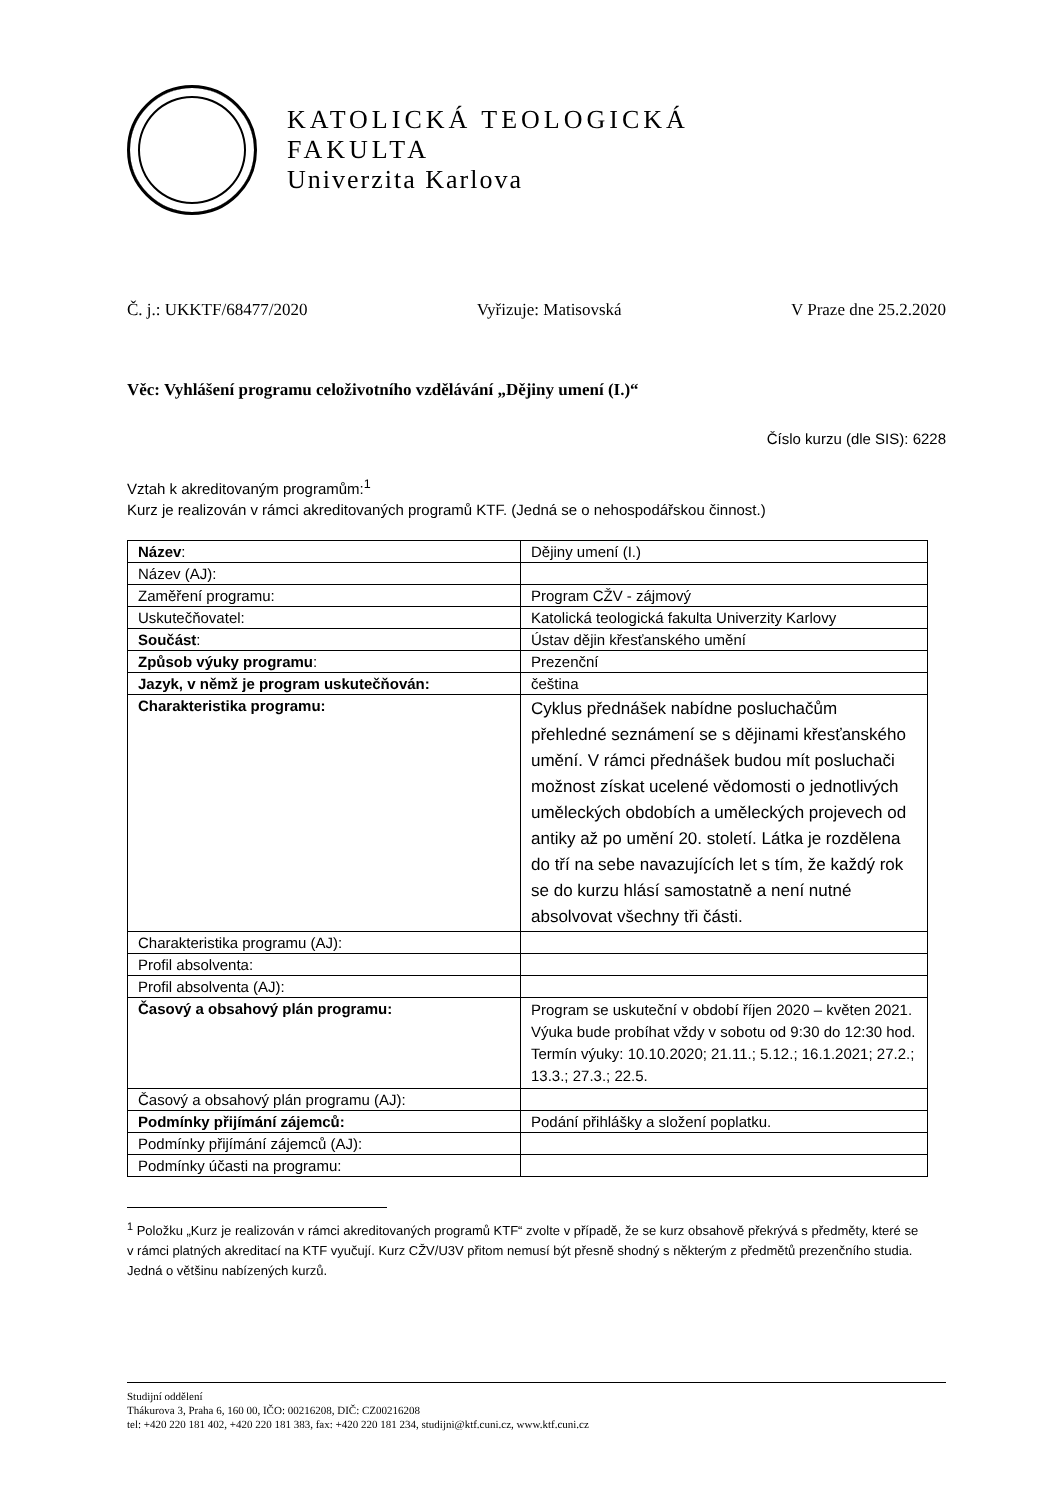KATOLICKÁ TEOLOGICKÁ
FAKULTA
Univerzita Karlova
Č. j.: UKKTF/68477/2020 Vyřizuje: Matisovská V Praze dne 25.2.2020
Věc: Vyhlášení programu celoživotního vzdělávání „Dějiny umení (I.)“
Číslo kurzu (dle SIS): 6228
Vztah k akreditovaným programům:<sup>1</sup>
Kurz je realizován v rámci akreditovaných programů KTF. (Jedná se o nehospodářskou činnost.)
| Název : | Dějiny umení (I.) |
| Název (AJ): | |
| Zaměření programu: | Program CŽV - zájmový |
| Uskutečňovatel: | Katolická teologická fakulta Univerzity Karlovy |
| Součást : | Ústav dějin křesťanského umění |
| Způsob výuky programu : | Prezenční |
| Jazyk, v němž je program uskutečňován: | čeština |
| Charakteristika programu: | Cyklus přednášek nabídne posluchačům přehledné seznámení se s dějinami křesťanského umění. V rámci přednášek budou mít posluchači možnost získat ucelené vědomosti o jednotlivých uměleckých obdobích a uměleckých projevech od antiky až po umění 20. století. Látka je rozdělena do tří na sebe navazujících let s tím, že každý rok se do kurzu hlásí samostatně a není nutné absolvovat všechny tři části. |
| Charakteristika programu (AJ): | |
| Profil absolventa: | |
| Profil absolventa (AJ): | |
| Časový a obsahový plán programu: | Program se uskuteční v období říjen 2020 – květen 2021. Výuka bude probíhat vždy v sobotu od 9:30 do 12:30 hod. Termín výuky: 10.10.2020; 21.11.; 5.12.; 16.1.2021; 27.2.; 13.3.; 27.3.; 22.5. |
| Časový a obsahový plán programu (AJ): | |
| Podmínky přijímání zájemců: | Podání přihlášky a složení poplatku. |
| Podmínky přijímání zájemců (AJ): | |
| Podmínky účasti na programu: | |
<sup>1</sup> Položku „Kurz je realizován v rámci akreditovaných programů KTF“ zvolte v případě, že se kurz obsahově překrývá s předměty, které se v rámci platných akreditací na KTF vyučují. Kurz CŽV/U3V přitom nemusí být přesně shodný s některým z předmětů prezenčního studia. Jedná o většinu nabízených kurzů.
Studijní oddělení
Thákurova 3, Praha 6, 160 00, IČO: 00216208, DIČ: CZ00216208
tel: +420 220 181 402, +420 220 181 383, fax: +420 220 181 234, studijni@ktf.cuni.cz, www.ktf.cuni.cz